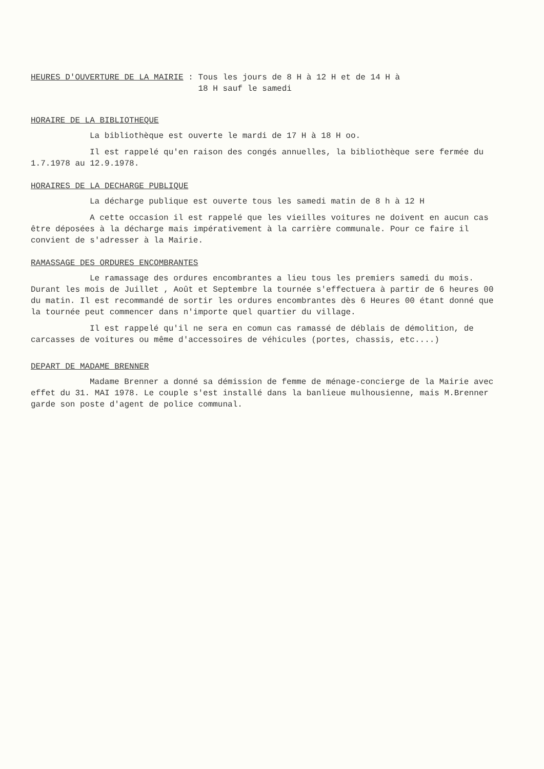HEURES D'OUVERTURE DE LA MAIRIE : Tous les jours de 8 H à 12 H et de 14 H à
18 H sauf le samedi
HORAIRE DE LA BIBLIOTHEQUE
La bibliothèque est ouverte le mardi de 17 H à 18 H oo.
Il est rappelé qu'en raison des congés annuelles, la bibliothèque sere fermée du 1.7.1978 au 12.9.1978.
HORAIRES DE LA DECHARGE PUBLIQUE
La décharge publique est ouverte tous les samedi matin de 8 h à 12 H
A cette occasion il est rappelé que les vieilles voitures ne doivent en aucun cas être déposées à la décharge mais impérativement à la carrière communale. Pour ce faire il convient de s'adresser à la Mairie.
RAMASSAGE DES ORDURES ENCOMBRANTES
Le ramassage des ordures encombrantes a lieu tous les premiers samedi du mois. Durant les mois de Juillet , Août et Septembre la tournée s'effectuera à partir de 6 heures 00 du matin. Il est recommandé de sortir les ordures encombrantes dès 6 Heures 00 étant donné que la tournée peut commencer dans n'importe quel quartier du village.
Il est rappelé qu'il ne sera en comun cas ramassé de déblais de démolition, de carcasses de voitures ou même d'accessoires de véhicules (portes, chassis, etc....)
DEPART DE MADAME BRENNER
Madame Brenner a donné sa démission de femme de ménage-concierge de la Mairie avec effet du 31. MAI 1978. Le couple s'est installé dans la banlieue mulhousienne, mais M.Brenner garde son poste d'agent de police communal.